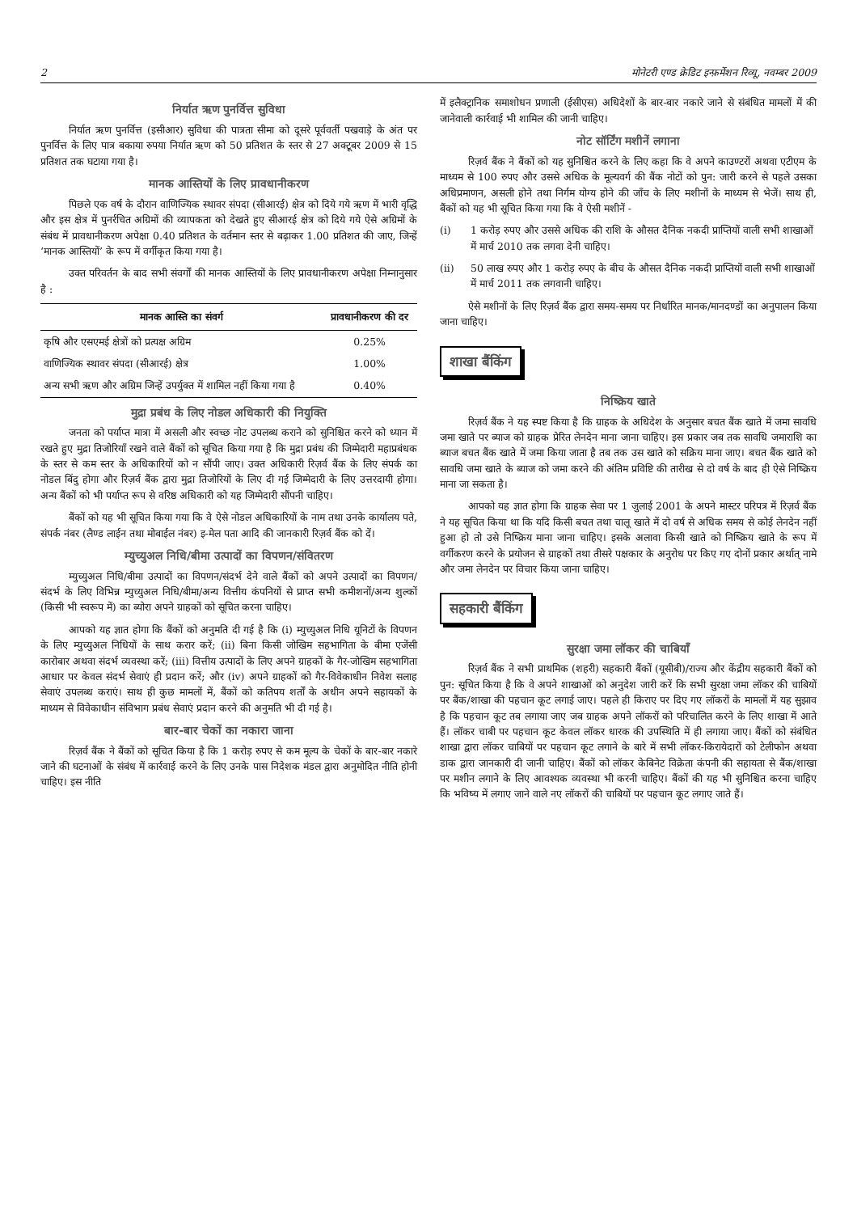2 मोनेटरी एण्ड क्रेडिट इन्फ़र्मेशन रिव्यू, नवम्बर 2009
निर्यात ऋण पुनर्वित्त सुविधा
निर्यात ऋण पुनर्वित्त (इसीआर) सुविधा की पात्रता सीमा को दूसरे पूर्ववर्ती पखवाड़े के अंत पर पुनर्वित्त के लिए पात्र बकाया रुपया निर्यात ऋण को 50 प्रतिशत के स्तर से 27 अक्टूबर 2009 से 15 प्रतिशत तक घटाया गया है।
मानक आस्तियों के लिए प्रावधानीकरण
पिछले एक वर्ष के दौरान वाणिज्यिक स्थावर संपदा (सीआरई) क्षेत्र को दिये गये ऋण में भारी वृद्धि और इस क्षेत्र में पुनर्रचित अग्रिमों की व्यापकता को देखते हुए सीआरई क्षेत्र को दिये गये ऐसे अग्रिमों के संबंध में प्रावधानीकरण अपेक्षा 0.40 प्रतिशत के वर्तमान स्तर से बढ़ाकर 1.00 प्रतिशत की जाए, जिन्हें ‘मानक आस्तियों’ के रूप में वर्गीकृत किया गया है।
उक्त परिवर्तन के बाद सभी संवर्गों की मानक आस्तियों के लिए प्रावधानीकरण अपेक्षा निम्नानुसार है :
| मानक आस्ति का संवर्ग | प्रावधानीकरण की दर |
| --- | --- |
| कृषि और एसएमई क्षेत्रों को प्रत्यक्ष अग्रिम | 0.25% |
| वाणिज्यिक स्थावर संपदा (सीआरई) क्षेत्र | 1.00% |
| अन्य सभी ऋण और अग्रिम जिन्हें उपर्युक्त में शामिल नहीं किया गया है | 0.40% |
मुद्रा प्रबंध के लिए नोडल अधिकारी की नियुक्ति
जनता को पर्याप्त मात्रा में असली और स्वच्छ नोट उपलब्ध कराने को सुनिश्चित करने को ध्यान में रखते हुए मुद्रा तिजोरियाँ रखने वाले बैंकों को सूचित किया गया है कि मुद्रा प्रबंध की जिम्मेदारी महाप्रबंधक के स्तर से कम स्तर के अधिकारियों को न सौंपी जाए। उक्त अधिकारी रिज़र्व बैंक के लिए संपर्क का नोडल बिंदु होगा और रिज़र्व बैंक द्वारा मुद्रा तिजोरियों के लिए दी गई जिम्मेदारी के लिए उत्तरदायी होगा। अन्य बैंकों को भी पर्याप्त रूप से वरिष्ठ अधिकारी को यह जिम्मेदारी सौंपनी चाहिए।
बैंकों को यह भी सूचित किया गया कि वे ऐसे नोडल अधिकारियों के नाम तथा उनके कार्यालय पते, संपर्क नंबर (लैण्ड लाईन तथा मोबाईल नंबर) इ-मेल पता आदि की जानकारी रिज़र्व बैंक को दें।
म्युच्युअल निधि/बीमा उत्पादों का विपणन/संवितरण
म्युच्युअल निधि/बीमा उत्पादों का विपणन/संदर्भ देने वाले बैंकों को अपने उत्पादों का विपणन/संदर्भ के लिए विभिन्न म्युच्युअल निधि/बीमा/अन्य वित्तीय कंपनियों से प्राप्त सभी कमीशनों/अन्य शुल्कों (किसी भी स्वरूप में) का ब्योरा अपने ग्राहकों को सूचित करना चाहिए।
आपको यह ज्ञात होगा कि बैंकों को अनुमति दी गई है कि (i) म्युच्युअल निधि यूनिटों के विपणन के लिए म्युच्युअल निधियों के साथ करार करें; (ii) बिना किसी जोखिम सहभागिता के बीमा एजेंसी कारोबार अथवा संदर्भ व्यवस्था करें; (iii) वित्तीय उत्पादों के लिए अपने ग्राहकों के गैर-जोखिम सहभागिता आधार पर केवल संदर्भ सेवाएं ही प्रदान करें; और (iv) अपने ग्राहकों को गैर-विवेकाधीन निवेश सलाह सेवाएं उपलब्ध कराएं। साथ ही कुछ मामलों में, बैंकों को कतिपय शर्तों के अधीन अपने सहायकों के माध्यम से विवेकाधीन संविभाग प्रबंध सेवाएं प्रदान करने की अनुमति भी दी गई है।
बार-बार चेकों का नकारा जाना
रिज़र्व बैंक ने बैंकों को सूचित किया है कि 1 करोड़ रुपए से कम मूल्य के चेकों के बार-बार नकारे जाने की घटनाओं के संबंध में कार्रवाई करने के लिए उनके पास निदेशक मंडल द्वारा अनुमोदित नीति होनी चाहिए। इस नीति
में इलैक्ट्रानिक समाशोधन प्रणाली (ईसीएस) अधिदेशों के बार-बार नकारे जाने से संबंधित मामलों में की जानेवाली कार्रवाई भी शामिल की जानी चाहिए।
नोट सॉर्टिंग मशीनें लगाना
रिज़र्व बैंक ने बैंकों को यह सुनिश्चित करने के लिए कहा कि वे अपने काउण्टरों अथवा एटीएम के माध्यम से 100 रुपए और उससे अधिक के मूल्यवर्ग की बैंक नोटों को पुन: जारी करने से पहले उसका अधिप्रमाणन, असली होने तथा निर्गम योग्य होने की जाँच के लिए मशीनों के माध्यम से भेजें। साथ ही, बैंकों को यह भी सूचित किया गया कि वे ऐसी मशीनें -
(i) 1 करोड़ रुपए और उससे अधिक की राशि के औसत दैनिक नकदी प्राप्तियों वाली सभी शाखाओं में मार्च 2010 तक लगवा देनी चाहिए।
(ii) 50 लाख रुपए और 1 करोड़ रुपए के बीच के औसत दैनिक नकदी प्राप्तियों वाली सभी शाखाओं में मार्च 2011 तक लगवानी चाहिए।
ऐसे मशीनों के लिए रिज़र्व बैंक द्वारा समय-समय पर निर्धारित मानक/मानदण्डों का अनुपालन किया जाना चाहिए।
शाखा बैंकिंग
निष्क्रिय खाते
रिज़र्व बैंक ने यह स्पष्ट किया है कि ग्राहक के अधिदेश के अनुसार बचत बैंक खाते में जमा सावधि जमा खाते पर ब्याज को ग्राहक प्रेरित लेनदेन माना जाना चाहिए। इस प्रकार जब तक सावधि जमाराशि का ब्याज बचत बैंक खाते में जमा किया जाता है तब तक उस खाते को सक्रिय माना जाए। बचत बैंक खाते को सावधि जमा खाते के ब्याज को जमा करने की अंतिम प्रविष्टि की तारीख से दो वर्ष के बाद ही ऐसे निष्क्रिय माना जा सकता है।
आपको यह ज्ञात होगा कि ग्राहक सेवा पर 1 जुलाई 2001 के अपने मास्टर परिपत्र में रिज़र्व बैंक ने यह सूचित किया था कि यदि किसी बचत तथा चालू खाते में दो वर्ष से अधिक समय से कोई लेनदेन नहीं हुआ हो तो उसे निष्क्रिय माना जाना चाहिए। इसके अलावा किसी खाते को निष्क्रिय खाते के रूप में वर्गीकरण करने के प्रयोजन से ग्राहकों तथा तीसरे पक्षकार के अनुरोध पर किए गए दोनों प्रकार अर्थात् नामे और जमा लेनदेन पर विचार किया जाना चाहिए।
सहकारी बैंकिंग
सुरक्षा जमा लॉकर की चाबियाँ
रिज़र्व बैंक ने सभी प्राथमिक (शहरी) सहकारी बैंकों (यूसीबी)/राज्य और केंद्रीय सहकारी बैंकों को पुन: सूचित किया है कि वे अपने शाखाओं को अनुदेश जारी करें कि सभी सुरक्षा जमा लॉकर की चाबियों पर बैंक/शाखा की पहचान कूट लगाई जाए। पहले ही किराए पर दिए गए लॉकरों के मामलों में यह सुझाव है कि पहचान कूट तब लगाया जाए जब ग्राहक अपने लॉकरों को परिचालित करने के लिए शाखा में आते हैं। लॉकर चाबी पर पहचान कूट केवल लॉकर धारक की उपस्थिति में ही लगाया जाए। बैंकों को संबंधित शाखा द्वारा लॉकर चाबियों पर पहचान कूट लगाने के बारे में सभी लॉकर-किरायेदारों को टेलीफोन अथवा डाक द्वारा जानकारी दी जानी चाहिए। बैंकों को लॉकर केबिनेट विक्रेता कंपनी की सहायता से बैंक/शाखा पर मशीन लगाने के लिए आवश्यक व्यवस्था भी करनी चाहिए। बैंकों की यह भी सुनिश्चित करना चाहिए कि भविष्य में लगाए जाने वाले नए लॉकरों की चाबियों पर पहचान कूट लगाए जाते हैं।